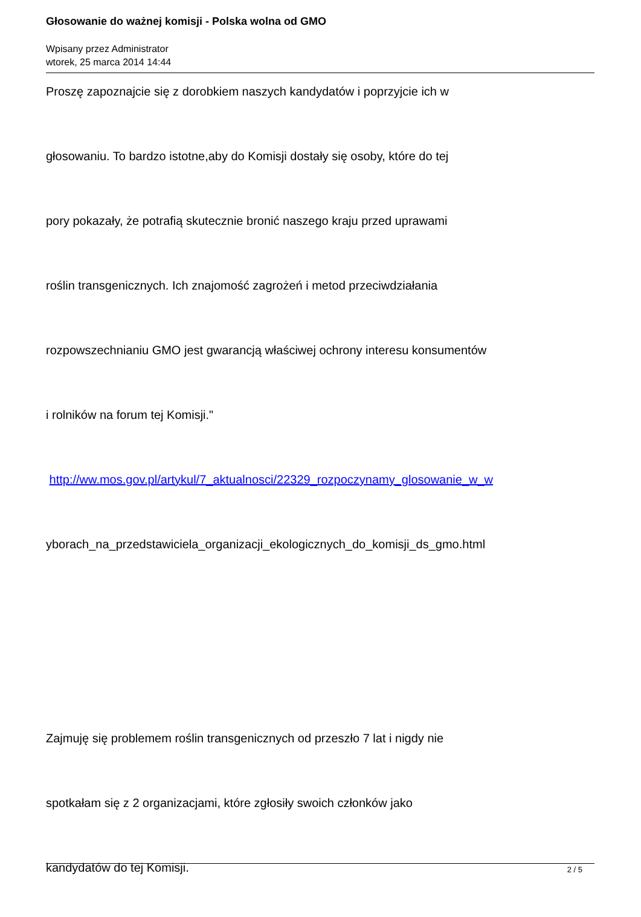Głosowanie do ważnej komisji - Polska wolna od GMO
Wpisany przez Administrator
wtorek, 25 marca 2014 14:44
Proszę zapoznajcie się z dorobkiem naszych kandydatów i poprzyjcie ich w
głosowaniu. To bardzo istotne,aby do Komisji dostały się osoby, które do tej
pory pokazały, że potrafią skutecznie bronić naszego kraju przed uprawami
roślin transgenicznych. Ich znajomość zagrożeń i metod przeciwdziałania
rozpowszechnianiu GMO jest gwarancją właściwej ochrony interesu konsumentów
i rolników na forum tej Komisji."
http://ww.mos.gov.pl/artykul/7_aktualnosci/22329_rozpoczynamy_glosowanie_w_w
yborach_na_przedstawiciela_organizacji_ekologicznych_do_komisji_ds_gmo.html
Zajmuję się problemem roślin transgenicznych od przeszło 7 lat i nigdy nie
spotkałam się z 2 organizacjami, które zgłosiły swoich członków jako
kandydatów do tej Komisji.
2 / 5